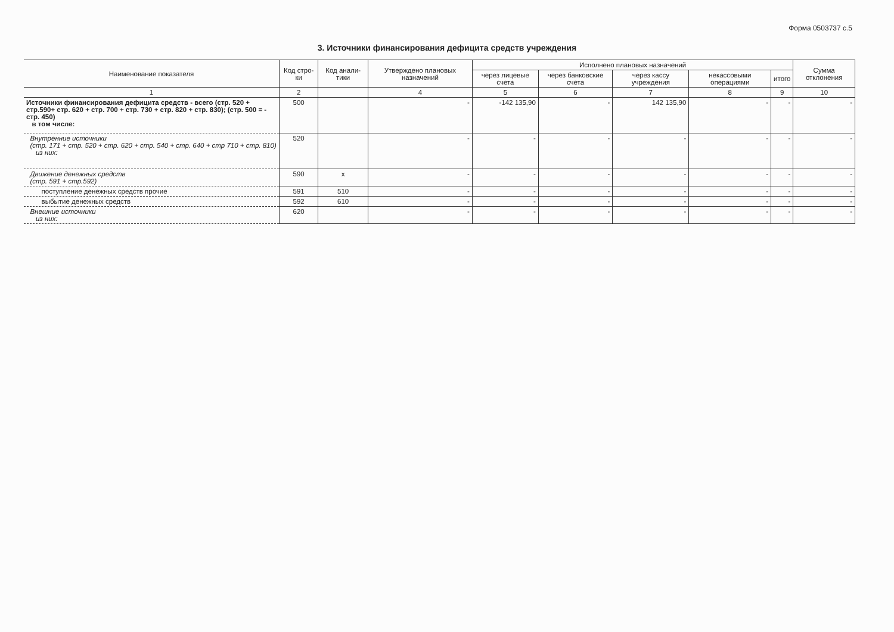Форма 0503737 с.5
3. Источники финансирования дефицита средств учреждения
| Наименование показателя | Код стро-ки | Код анали-тики | Утверждено плановых назначений | Исполнено плановых назначений | | | | | Сумма отклонения |
| --- | --- | --- | --- | --- | --- | --- | --- | --- | --- |
| | | | | через лицевые счета | через банковские счета | через кассу учреждения | некассовыми операциями | итого | |
| 1 | 2 | | 4 | 5 | 6 | 7 | 8 | 9 | 10 |
| Источники финансирования дефицита средств - всего (стр. 520 + стр.590+ стр. 620 + стр. 700 + стр. 730 + стр. 820 + стр. 830); (стр. 500 = - стр. 450) в том числе: | 500 | | - | -142 135,90 | - | 142 135,90 | - | - | - |
| Внутренние источники (стр. 171 + стр. 520 + стр. 620 + стр. 540 + стр. 640 + стр 710 + стр. 810) из них: | 520 | | - | - | - | - | - | - | - |
| Движение денежных средств (стр. 591 + стр.592) | 590 | x | - | - | - | - | - | - | - |
| поступление денежных средств прочие | 591 | 510 | - | - | - | - | - | - | - |
| выбытие денежных средств | 592 | 610 | - | - | - | - | - | - | - |
| Внешние источники из них: | 620 | | - | - | - | - | - | - | - |